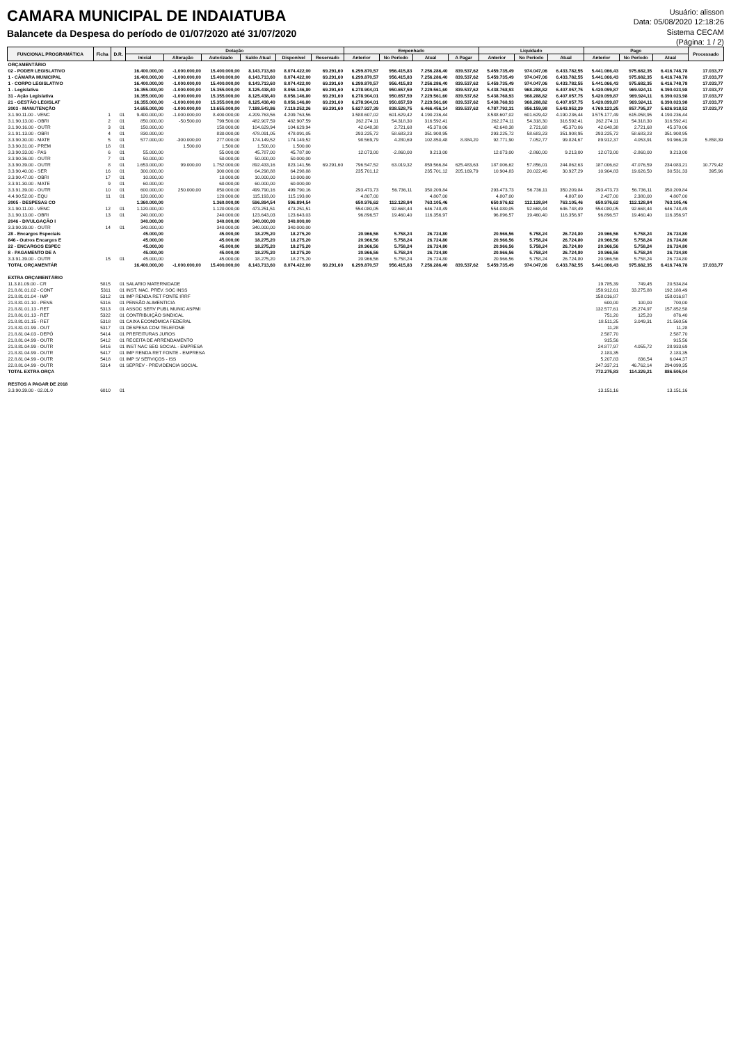CAMARA MUNICIPAL DE INDAIATUBA
Balancete da Despesa do período de 01/07/2020 até 31/07/2020
Usuário: alisson
Data: 05/08/2020 12:18:26
Sistema CECAM
(Página: 1 / 2)
| FUNCIONAL PROGRAMÁTICA | Ficha | D.R. | Dotação | | | | | | Empenhado | | | | Liquidado | | | Pago | | | Processado |
| --- | --- | --- | --- | --- | --- | --- | --- | --- | --- | --- | --- | --- | --- | --- | --- | --- | --- | --- | --- |
| | | | Inicial | Alteração | Autorizado | Saldo Atual | Disponível | Reservado | Anterior | No Período | Atual | A Pagar | Anterior | No Período | Atual | Anterior | No Período | Atual | |
| ORÇAMENTÁRIO | | | | | | | | | | | | | | | | | | | |
| 02 - PODER LEGISLATIVO | | | 16.400.000,00 | -1.000.000,00 | 15.400.000,00 | 8.143.713,60 | 8.074.422,00 | 69.291,60 | 6.299.870,57 | 956.415,83 | 7.256.286,40 | 839.537,62 | 5.459.735,49 | 974.047,06 | 6.433.782,55 | 5.441.066,43 | 975.682,35 | 6.416.748,78 | 17.033,77 |
| 1 - CÂMARA MUNICIPAL | | | 16.400.000,00 | -1.000.000,00 | 15.400.000,00 | 8.143.713,60 | 8.074.422,00 | 69.291,60 | 6.299.870,57 | 956.415,83 | 7.256.286,40 | 839.537,62 | 5.459.735,49 | 974.047,06 | 6.433.782,55 | 5.441.066,43 | 975.682,35 | 6.416.748,78 | 17.033,77 |
| 1 - CORPO LEGISLATIVO | | | 16.400.000,00 | -1.000.000,00 | 15.400.000,00 | 8.143.713,60 | 8.074.422,00 | 69.291,60 | 6.299.870,57 | 956.415,83 | 7.256.286,40 | 839.537,62 | 5.459.735,49 | 974.047,06 | 6.433.782,55 | 5.441.066,43 | 975.682,35 | 6.416.748,78 | 17.033,77 |
| 1 - Legislativa | | | 16.355.000,00 | -1.000.000,00 | 15.355.000,00 | 8.125.438,40 | 8.056.146,80 | 69.291,60 | 6.278.904,01 | 950.657,59 | 7.229.561,60 | 839.537,62 | 5.438.768,93 | 968.288,82 | 6.407.057,75 | 5.420.099,87 | 969.924,11 | 6.390.023,98 | 17.033,77 |
| 31 - Ação Legislativa | | | 16.355.000,00 | -1.000.000,00 | 15.355.000,00 | 8.125.438,40 | 8.056.146,80 | 69.291,60 | 6.278.904,01 | 950.657,59 | 7.229.561,60 | 839.537,62 | 5.438.768,93 | 968.288,82 | 6.407.057,75 | 5.420.099,87 | 969.924,11 | 6.390.023,98 | 17.033,77 |
| 21 - GESTÃO LEGISLAT | | | 16.355.000,00 | -1.000.000,00 | 15.355.000,00 | 8.125.438,40 | 8.056.146,80 | 69.291,60 | 6.278.904,01 | 950.657,59 | 7.229.561,60 | 839.537,62 | 5.438.768,93 | 968.288,82 | 6.407.057,75 | 5.420.099,87 | 969.924,11 | 6.390.023,98 | 17.033,77 |
| 2003 - MANUTENÇÃO | | | 14.655.000,00 | -1.000.000,00 | 13.655.000,00 | 7.188.543,86 | 7.119.252,26 | 69.291,60 | 5.627.927,39 | 838.528,75 | 6.466.456,14 | 839.537,62 | 4.787.792,31 | 856.159,98 | 5.643.952,29 | 4.769.123,25 | 857.795,27 | 5.626.918,52 | 17.033,77 |
| 3.1.90.11.00 - VENC | 1 | 01 | 9.400.000,00 | -1.000.000,00 | 8.400.000,00 | 4.209.763,56 | 4.209.763,56 | | 3.588.607,02 | 601.629,42 | 4.190.236,44 | | 3.588.607,02 | 601.629,42 | 4.190.236,44 | 3.575.177,49 | 615.058,95 | 4.190.236,44 | |
| 3.1.90.13.00 - OBRI | 2 | 01 | 850.000,00 | -50.500,00 | 799.500,00 | 482.907,59 | 482.907,59 | | 262.274,11 | 54.318,30 | 316.592,41 | | 262.274,11 | 54.318,30 | 316.592,41 | 262.274,11 | 54.318,30 | 316.592,41 | |
| 3.1.90.16.00 - OUTR | 3 | 01 | 150.000,00 | | 150.000,00 | 104.629,94 | 104.629,94 | | 42.648,38 | 2.721,68 | 45.370,06 | | 42.648,38 | 2.721,68 | 45.370,06 | 42.648,38 | 2.721,68 | 45.370,06 | |
| 3.1.91.13.00 - OBRI | 4 | 01 | 830.000,00 | | 830.000,00 | 478.091,05 | 478.091,05 | | 293.225,72 | 58.683,23 | 351.908,95 | | 293.225,72 | 58.683,23 | 351.908,95 | 293.225,72 | 58.683,23 | 351.908,95 | |
| 3.3.90.30.00 - MATE | 5 | 01 | 577.000,00 | -300.000,00 | 277.000,00 | 174.149,52 | 174.149,52 | | 98.569,79 | 4.280,69 | 102.850,48 | 8.884,20 | 92.771,90 | 7.052,77 | 99.824,67 | 89.912,37 | 4.053,91 | 93.966,28 | 5.858,39 |
| 3.3.90.31.00 - PREM | 18 | 01 | | 1.500,00 | 1.500,00 | 1.500,00 | 1.500,00 | | | | | | | | | | | | |
| 3.3.90.33.00 - PAS | 6 | 01 | 55.000,00 | | 55.000,00 | 45.787,00 | 45.787,00 | | 12.073,00 | -2.860,00 | 9.213,00 | | 12.073,00 | -2.860,00 | 9.213,00 | 12.073,00 | -2.860,00 | 9.213,00 | |
| 3.3.90.36.00 - OUTR | 7 | 01 | 50.000,00 | | 50.000,00 | 50.000,00 | 50.000,00 | | | | | | | | | | | | |
| 3.3.90.39.00 - OUTR | 8 | 01 | 1.653.000,00 | 99.000,00 | 1.752.000,00 | 892.433,16 | 823.141,56 | 69.291,60 | 796.547,52 | 63.019,32 | 859.566,84 | 625.483,63 | 187.006,62 | 57.856,01 | 244.862,63 | 187.006,62 | 47.076,59 | 234.083,21 | 10.779,42 |
| 3.3.90.40.00 - SER | 16 | 01 | 300.000,00 | | 300.000,00 | 64.298,88 | 64.298,88 | | 235.701,12 | | 235.701,12 | 205.169,79 | 10.904,83 | 20.022,46 | 30.927,29 | 10.904,83 | 19.626,50 | 30.531,33 | 395,96 |
| 3.3.90.47.00 - OBRI | 17 | 01 | 10.000,00 | | 10.000,00 | 10.000,00 | 10.000,00 | | | | | | | | | | | | |
| 3.3.91.30.00 - MATE | 9 | 01 | 60.000,00 | | 60.000,00 | 60.000,00 | 60.000,00 | | | | | | | | | | | | |
| 3.3.91.39.00 - OUTR | 10 | 01 | 600.000,00 | 250.000,00 | 850.000,00 | 499.790,16 | 499.790,16 | | 293.473,73 | 56.736,11 | 350.209,84 | | 293.473,73 | 56.736,11 | 350.209,84 | 293.473,73 | 56.736,11 | 350.209,84 | |
| 4.4.90.52.00 - EQU | 11 | 01 | 120.000,00 | | 120.000,00 | 115.193,00 | 115.193,00 | | 4.807,00 | | 4.807,00 | | 4.807,00 | | 4.807,00 | 2.427,00 | 2.380,00 | 4.807,00 | |
| 2005 - DESPESAS CO | | | 1.360.000,00 | | 1.360.000,00 | 596.894,54 | 596.894,54 | | 650.976,62 | 112.128,84 | 763.105,46 | | 650.976,62 | 112.128,84 | 763.105,46 | 650.976,62 | 112.128,84 | 763.105,46 | |
| 3.1.90.11.00 - VENC | 12 | 01 | 1.120.000,00 | | 1.120.000,00 | 473.251,51 | 473.251,51 | | 554.080,05 | 92.668,44 | 646.748,49 | | 554.080,05 | 92.668,44 | 646.748,49 | 554.080,05 | 92.668,44 | 646.748,49 | |
| 3.1.90.13.00 - OBRI | 13 | 01 | 240.000,00 | | 240.000,00 | 123.643,03 | 123.643,03 | | 96.896,57 | 19.460,40 | 116.356,97 | | 96.896,57 | 19.460,40 | 116.356,97 | 96.896,57 | 19.460,40 | 116.356,97 | |
| 2046 - DIVULGAÇÃO I | | | 340.000,00 | | 340.000,00 | 340.000,00 | 340.000,00 | | | | | | | | | | | | |
| 3.3.90.39.00 - OUTR | 14 | 01 | 340.000,00 | | 340.000,00 | 340.000,00 | 340.000,00 | | | | | | | | | | | | |
| 28 - Encargos Especiais | | | 45.000,00 | | 45.000,00 | 18.275,20 | 18.275,20 | | 20.966,56 | 5.758,24 | 26.724,80 | | 20.966,56 | 5.758,24 | 26.724,80 | 20.966,56 | 5.758,24 | 26.724,80 | |
| 846 - Outros Encargos E | | | 45.000,00 | | 45.000,00 | 18.275,20 | 18.275,20 | | 20.966,56 | 5.758,24 | 26.724,80 | | 20.966,56 | 5.758,24 | 26.724,80 | 20.966,56 | 5.758,24 | 26.724,80 | |
| 22 - ENCARGOS ESPEC | | | 45.000,00 | | 45.000,00 | 18.275,20 | 18.275,20 | | 20.966,56 | 5.758,24 | 26.724,80 | | 20.966,56 | 5.758,24 | 26.724,80 | 20.966,56 | 5.758,24 | 26.724,80 | |
| 8 - PAGAMENTO DE A | | | 45.000,00 | | 45.000,00 | 18.275,20 | 18.275,20 | | 20.966,56 | 5.758,24 | 26.724,80 | | 20.966,56 | 5.758,24 | 26.724,80 | 20.966,56 | 5.758,24 | 26.724,80 | |
| 3.3.91.39.00 - OUTR | 15 | 01 | 45.000,00 | | 45.000,00 | 18.275,20 | 18.275,20 | | 20.966,56 | 5.758,24 | 26.724,80 | | 20.966,56 | 5.758,24 | 26.724,80 | 20.966,56 | 5.758,24 | 26.724,80 | |
| TOTAL ORÇAMENTÁR | | | 16.400.000,00 | -1.000.000,00 | 15.400.000,00 | 8.143.713,60 | 8.074.422,00 | 69.291,60 | 6.299.870,57 | 956.415,83 | 7.256.286,40 | 839.537,62 | 5.459.735,49 | 974.047,06 | 6.433.782,55 | 5.441.066,43 | 975.682,35 | 6.416.748,78 | 17.033,77 |
| EXTRA ORÇAMENTÁRIO | | | | | | | | | | | | | | | | | | | |
| 11.3.81.09.00 - CR | 5815 | 01 | SALARIO MATERNIDADE | | | | | | | | | | | | | 19.785,39 | 749,45 | 20.534,84 | |
| 21.8.81.01.02 - CONT | 5311 | 01 | INST. NAC. PREV. SOC INSS | | | | | | | | | | | | | 158.912,61 | 33.275,88 | 192.188,49 | |
| 21.8.81.01.04 - IMP | 5312 | 01 | IMP RENDA RET FONTE IRRF | | | | | | | | | | | | | 158.016,87 | | 158.016,87 | |
| 21.8.81.01.10 - PENS | 5316 | 01 | PENSÃO ALIMENTICIA | | | | | | | | | | | | | 600,00 | 100,00 | 700,00 | |
| 21.8.81.01.13 - RET | 5313 | 01 | ASSOC SERV PUBL MUNIC ASPMI | | | | | | | | | | | | | 132.577,61 | 25.274,97 | 157.852,58 | |
| 21.8.81.01.13 - RET | 5322 | 01 | CONTRIBUIÇÃO SINDICAL | | | | | | | | | | | | | 751,20 | 125,20 | 876,40 | |
| 21.8.81.01.15 - RET | 5318 | 01 | CAIXA ECONÔMICA FEDERAL | | | | | | | | | | | | | 18.511,25 | 3.049,31 | 21.560,56 | |
| 21.8.81.01.99 - OUT | 5317 | 01 | DESPESA COM TELEFONE | | | | | | | | | | | | | 11,28 | | 11,28 | |
| 21.8.81.04.03 - DEPÓ | 5414 | 01 | PREFEITURAS JUROS | | | | | | | | | | | | | 2.587,70 | | 2.587,70 | |
| 21.8.81.04.99 - OUTR | 5412 | 01 | RECEITA DE ARRENDAMENTO | | | | | | | | | | | | | 915,56 | | 915,56 | |
| 21.8.81.04.99 - OUTR | 5416 | 01 | INST NAC SEG SOCIAL - EMPRESA | | | | | | | | | | | | | 24.877,97 | 4.055,72 | 28.933,69 | |
| 21.8.81.04.99 - OUTR | 5417 | 01 | IMP RENDA RET FONTE - EMPRESA | | | | | | | | | | | | | 2.183,35 | | 2.183,35 | |
| 22.8.81.04.99 - OUTR | 5418 | 01 | IMP S/ SERVIÇOS - ISS | | | | | | | | | | | | | 5.207,83 | 836,54 | 6.044,37 | |
| 22.8.81.04.99 - OUTR | 5314 | 01 | SEPREV - PREVIDENCIA SOCIAL | | | | | | | | | | | | | 247.337,21 | 46.762,14 | 294.099,35 | |
| TOTAL EXTRA ORÇA | | | | | | | | | | | | | | | | 772.275,83 | 114.229,21 | 886.505,04 | |
| RESTOS A PAGAR DE 2018 | | | | | | | | | | | | | | | | | | | |
| 3.3.90.39.00 - 02.01.0 | 6010 | 01 | | | | | | | | | | | | | | 13.151,16 | | 13.151,16 | |